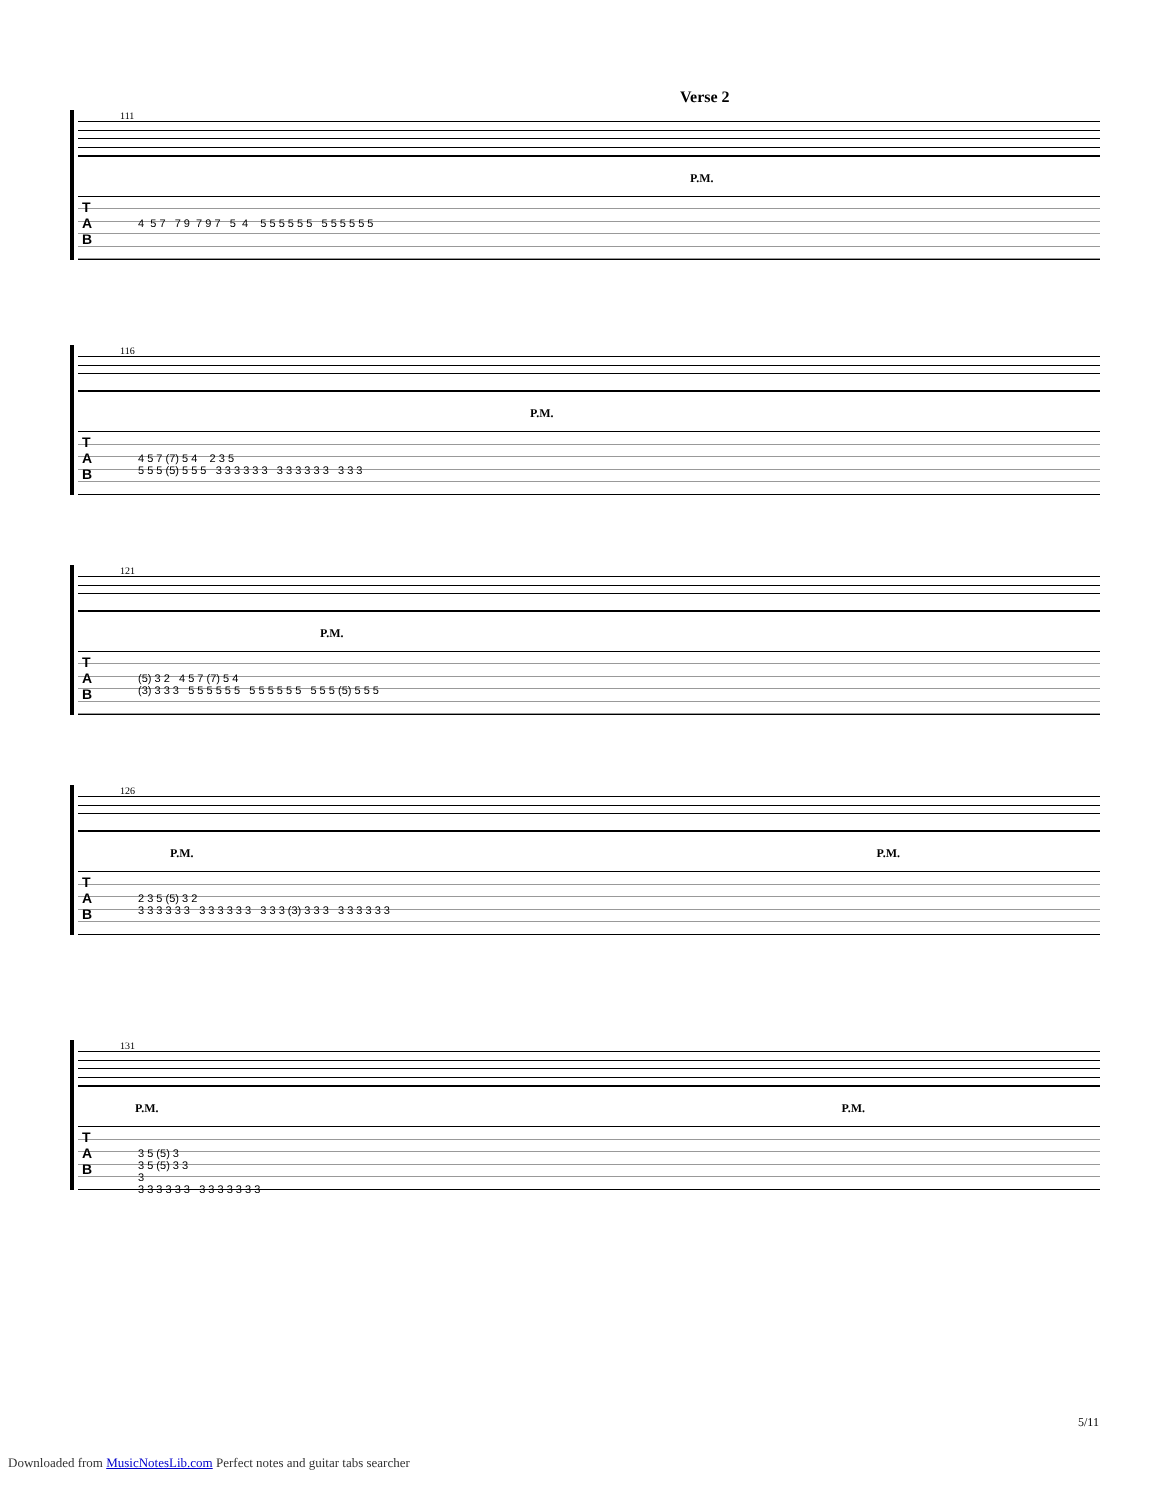Verse 2
111
P.M.
T
A
B
4 5 7 7 9 7 9 7 5 4 5 5 5 5 5 5 5 5 5 5 5 5
116
P.M.
T
A
B
4 5 7 (7) 5 4 2 3 5 5 5 5 (5) 5 5 5 3 3 3 3 3 3 3 3 3 3 3 3 3 3 3
121
P.M.
T
A
B
(5) 3 2 4 5 7 (7) 5 4 (3) 3 3 3 5 5 5 5 5 5 5 5 5 5 5 5 5 5 5 (5) 5 5 5
126
P.M. P.M.
T
A
B
2 3 5 (5) 3 2 3 3 3 3 3 3 3 3 3 3 3 3 3 3 3 (3) 3 3 3 3 3 3 3 3 3
131
P.M. P.M.
T
A
B
3 5 (5) 3 3 5 (5) 3 3 3 3 3 3 3 3 3 3 3 3 3 3 3 3
5/11
Downloaded from MusicNotesLib.com Perfect notes and guitar tabs searcher